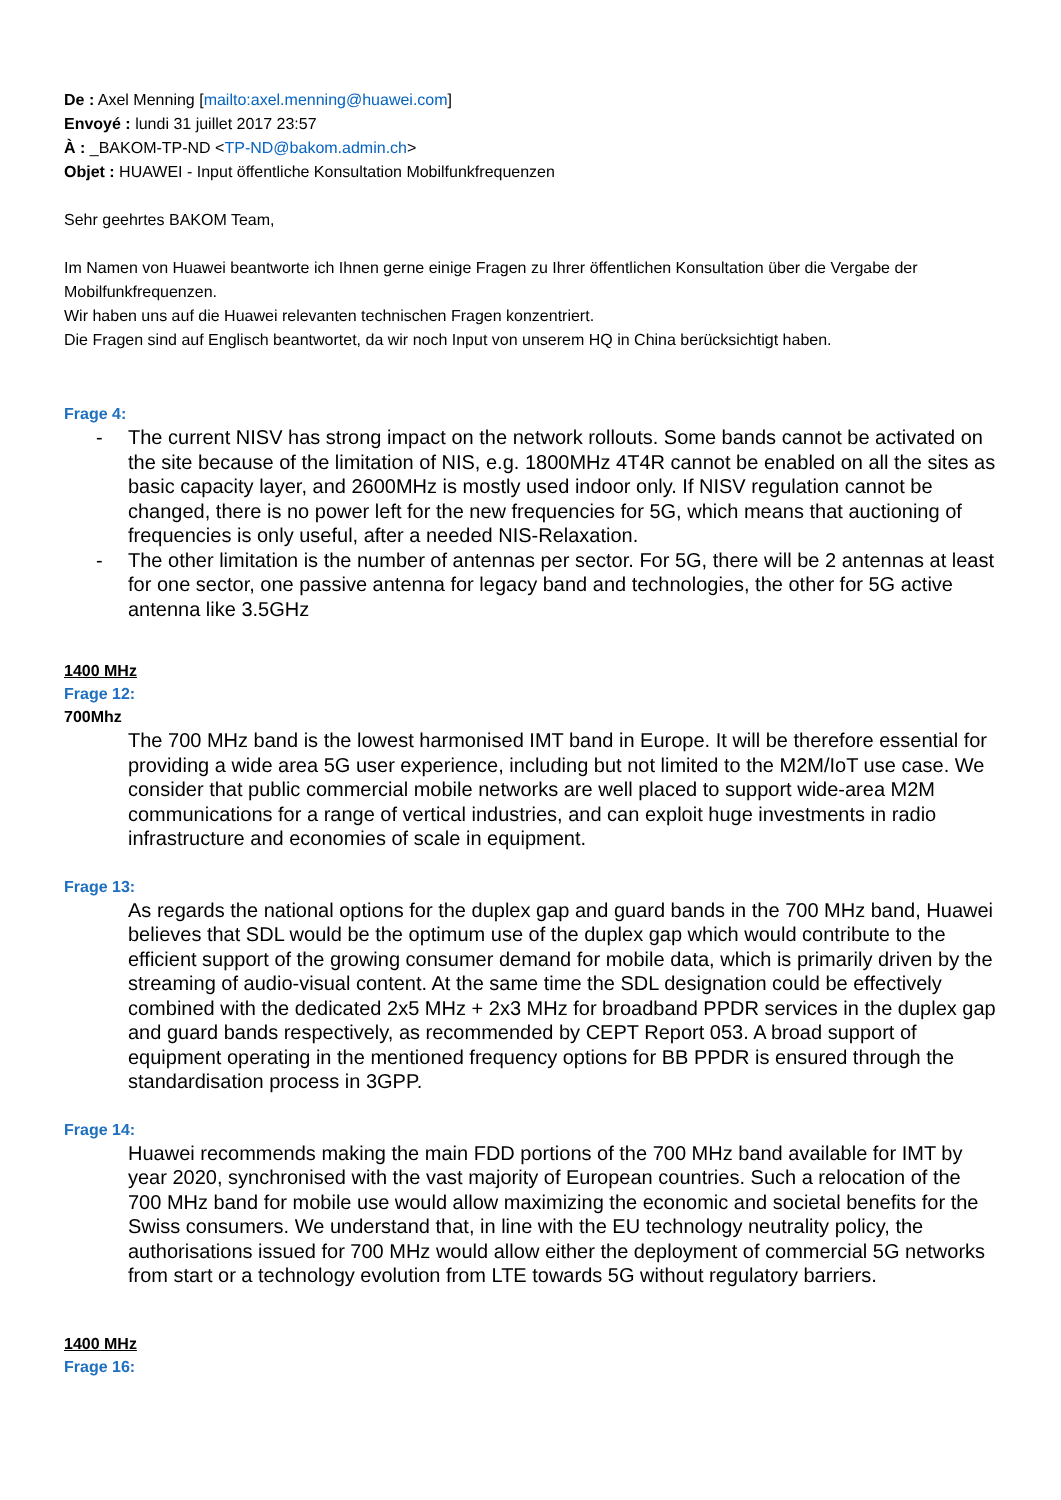De : Axel Menning [mailto:axel.menning@huawei.com]
Envoyé : lundi 31 juillet 2017 23:57
À : _BAKOM-TP-ND <TP-ND@bakom.admin.ch>
Objet : HUAWEI - Input öffentliche Konsultation Mobilfunkfrequenzen
Sehr geehrtes BAKOM Team,
Im Namen von Huawei beantworte ich Ihnen gerne einige Fragen zu Ihrer öffentlichen Konsultation über die Vergabe der Mobilfunkfrequenzen.
Wir haben uns auf die Huawei relevanten technischen Fragen konzentriert.
Die Fragen sind auf Englisch beantwortet, da wir noch Input von unserem HQ in China berücksichtigt haben.
Frage 4:
- The current NISV has strong impact on the network rollouts. Some bands cannot be activated on the site because of the limitation of NIS, e.g. 1800MHz 4T4R cannot be enabled on all the sites as basic capacity layer, and 2600MHz is mostly used indoor only. If NISV regulation cannot be changed, there is no power left for the new frequencies for 5G, which means that auctioning of frequencies is only useful, after a needed NIS-Relaxation.
- The other limitation is the number of antennas per sector. For 5G, there will be 2 antennas at least for one sector, one passive antenna for legacy band and technologies, the other for 5G active antenna like 3.5GHz
1400 MHz
Frage 12:
700Mhz
The 700 MHz band is the lowest harmonised IMT band in Europe. It will be therefore essential for providing a wide area 5G user experience, including but not limited to the M2M/IoT use case. We consider that public commercial mobile networks are well placed to support wide-area M2M communications for a range of vertical industries, and can exploit huge investments in radio infrastructure and economies of scale in equipment.
Frage 13:
As regards the national options for the duplex gap and guard bands in the 700 MHz band, Huawei believes that SDL would be the optimum use of the duplex gap which would contribute to the efficient support of the growing consumer demand for mobile data, which is primarily driven by the streaming of audio-visual content. At the same time the SDL designation could be effectively combined with the dedicated 2x5 MHz + 2x3 MHz for broadband PPDR services in the duplex gap and guard bands respectively, as recommended by CEPT Report 053. A broad support of equipment operating in the mentioned frequency options for BB PPDR is ensured through the standardisation process in 3GPP.
Frage 14:
Huawei recommends making the main FDD portions of the 700 MHz band available for IMT by year 2020, synchronised with the vast majority of European countries. Such a relocation of the 700 MHz band for mobile use would allow maximizing the economic and societal benefits for the Swiss consumers. We understand that, in line with the EU technology neutrality policy, the authorisations issued for 700 MHz would allow either the deployment of commercial 5G networks from start or a technology evolution from LTE towards 5G without regulatory barriers.
1400 MHz
Frage 16: